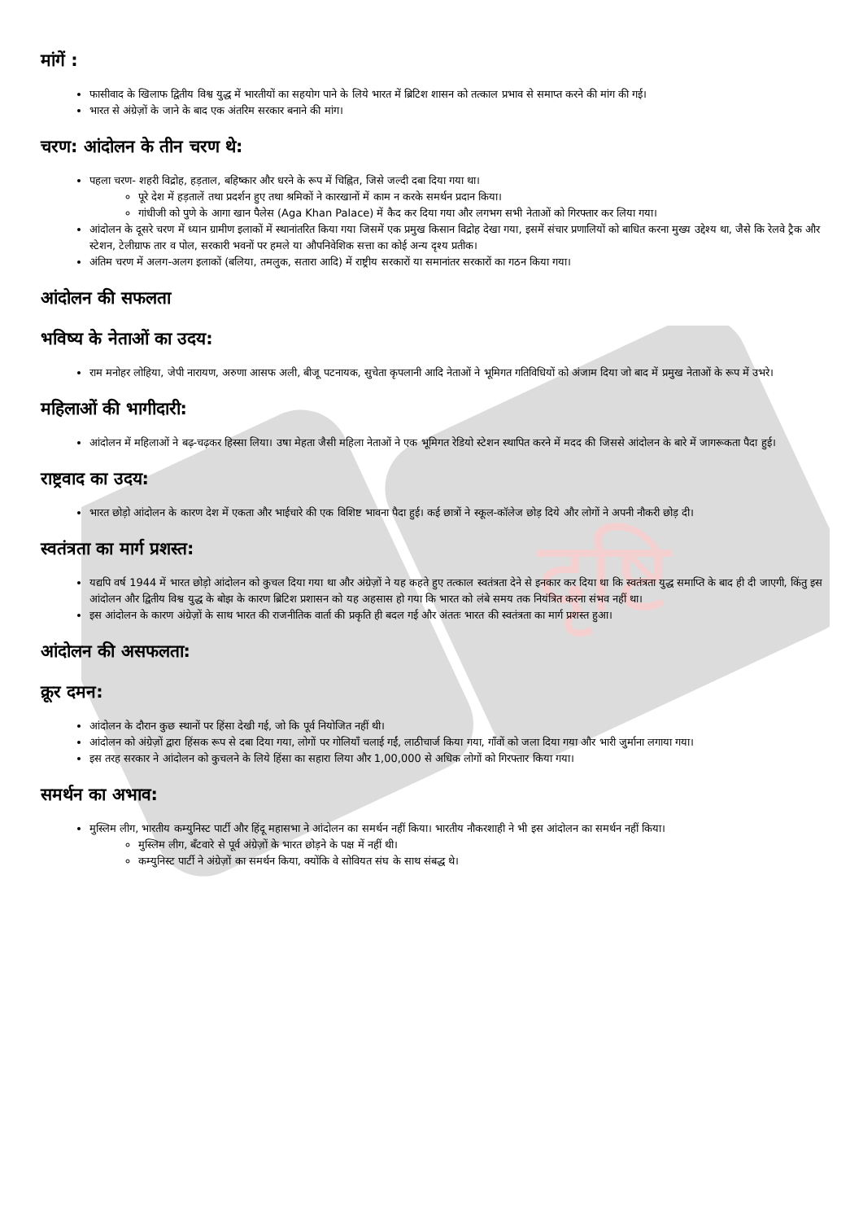दृष्टि
मांगें :
फासीवाद के खिलाफ द्वितीय विश्व युद्ध में भारतीयों का सहयोग पाने के लिये भारत में ब्रिटिश शासन को तत्काल प्रभाव से समाप्त करने की मांग की गई।
भारत से अंग्रेज़ों के जाने के बाद एक अंतरिम सरकार बनाने की मांग।
चरण: आंदोलन के तीन चरण थे:
पहला चरण- शहरी विद्रोह, हड़ताल, बहिष्कार और धरने के रूप में चिह्नित, जिसे जल्दी दबा दिया गया था।
पूरे देश में हड़तालें तथा प्रदर्शन हुए तथा श्रमिकों ने कारखानों में काम न करके समर्थन प्रदान किया।
गांधीजी को पुणे के आगा खान पैलेस (Aga Khan Palace) में कैद कर दिया गया और लगभग सभी नेताओं को गिरफ्तार कर लिया गया।
आंदोलन के दूसरे चरण में ध्यान ग्रामीण इलाकों में स्थानांतरित किया गया जिसमें एक प्रमुख किसान विद्रोह देखा गया, इसमें संचार प्रणालियों को बाधित करना मुख्य उद्देश्य था, जैसे कि रेलवे ट्रैक और स्टेशन, टेलीग्राफ तार व पोल, सरकारी भवनों पर हमले या औपनिवेशिक सत्ता का कोई अन्य दृश्य प्रतीक।
अंतिम चरण में अलग-अलग इलाकों (बलिया, तमलुक, सतारा आदि) में राष्ट्रीय सरकारों या समानांतर सरकारों का गठन किया गया।
आंदोलन की सफलता
भविष्य के नेताओं का उदय:
राम मनोहर लोहिया, जेपी नारायण, अरुणा आसफ अली, बीजू पटनायक, सुचेता कृपलानी आदि नेताओं ने भूमिगत गतिविधियों को अंजाम दिया जो बाद में प्रमुख नेताओं के रूप में उभरे।
महिलाओं की भागीदारी:
आंदोलन में महिलाओं ने बढ़-चढ़कर हिस्सा लिया। उषा मेहता जैसी महिला नेताओं ने एक भूमिगत रेडियो स्टेशन स्थापित करने में मदद की जिससे आंदोलन के बारे में जागरूकता पैदा हुई।
राष्ट्रवाद का उदय:
भारत छोड़ो आंदोलन के कारण देश में एकता और भाईचारे की एक विशिष्ट भावना पैदा हुई। कई छात्रों ने स्कूल-कॉलेज छोड़ दिये और लोगों ने अपनी नौकरी छोड़ दी।
स्वतंत्रता का मार्ग प्रशस्त:
यद्यपि वर्ष 1944 में भारत छोड़ो आंदोलन को कुचल दिया गया था और अंग्रेज़ों ने यह कहते हुए तत्काल स्वतंत्रता देने से इनकार कर दिया था कि स्वतंत्रता युद्ध समाप्ति के बाद ही दी जाएगी, किंतु इस आंदोलन और द्वितीय विश्व युद्ध के बोझ के कारण ब्रिटिश प्रशासन को यह अहसास हो गया कि भारत को लंबे समय तक नियंत्रित करना संभव नहीं था।
इस आंदोलन के कारण अंग्रेज़ों के साथ भारत की राजनीतिक वार्ता की प्रकृति ही बदल गई और अंततः भारत की स्वतंत्रता का मार्ग प्रशस्त हुआ।
आंदोलन की असफलता:
क्रूर दमन:
आंदोलन के दौरान कुछ स्थानों पर हिंसा देखी गई, जो कि पूर्व नियोजित नहीं थी।
आंदोलन को अंग्रेज़ों द्वारा हिंसक रूप से दबा दिया गया, लोगों पर गोलियाँ चलाई गईं, लाठीचार्ज किया गया, गाँवों को जला दिया गया और भारी जुर्माना लगाया गया।
इस तरह सरकार ने आंदोलन को कुचलने के लिये हिंसा का सहारा लिया और 1,00,000 से अधिक लोगों को गिरफ्तार किया गया।
समर्थन का अभाव:
मुस्लिम लीग, भारतीय कम्युनिस्ट पार्टी और हिंदू महासभा ने आंदोलन का समर्थन नहीं किया। भारतीय नौकरशाही ने भी इस आंदोलन का समर्थन नहीं किया।
मुस्लिम लीग, बँटवारे से पूर्व अंग्रेज़ों के भारत छोड़ने के पक्ष में नहीं थी।
कम्युनिस्ट पार्टी ने अंग्रेज़ों का समर्थन किया, क्योंकि वे सोवियत संघ के साथ संबद्ध थे।